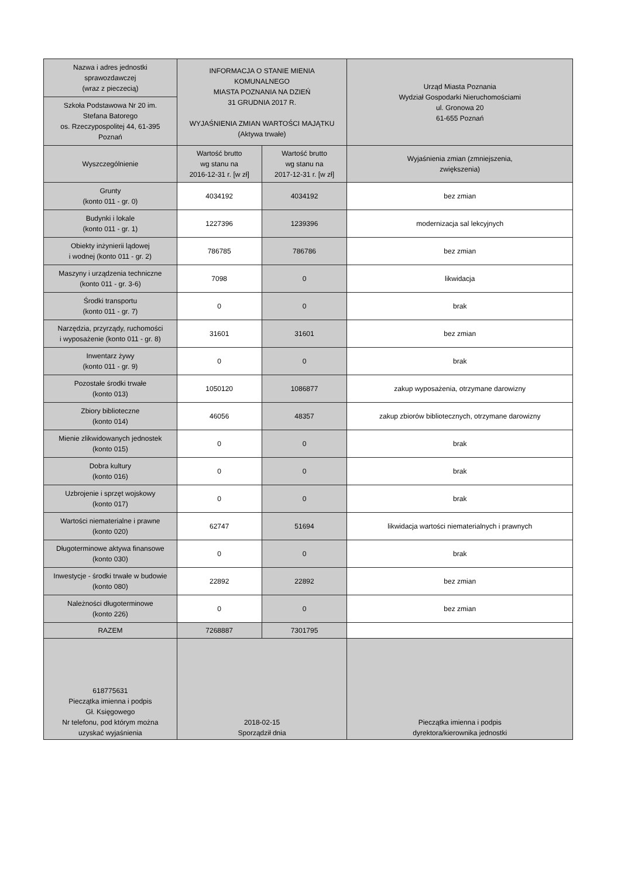| Nazwa i adres jednostki sprawozdawczej (wraz z pieczecią) | INFORMACJA O STANIE MIENIA KOMUNALNEGO MIASTA POZNANIA NA DZIEŃ 31 GRUDNIA 2017 R. WYJAŚNIENIA ZMIAN WARTOŚCI MAJĄTKU (Aktywa trwałe) | | Urząd Miasta Poznania Wydział Gospodarki Nieruchomościami ul. Gronowa 20 61-655 Poznań |
| Szkoła Podstawowa Nr 20 im. Stefana Batorego os. Rzeczypospolitej 44, 61-395 Poznań | | | |
| Wyszczególnienie | Wartość brutto wg stanu na 2016-12-31 r. [w zł] | Wartość brutto wg stanu na 2017-12-31 r. [w zł] | Wyjaśnienia zmian (zmniejszenia, zwiększenia) |
| Grunty (konto 011 - gr. 0) | 4034192 | 4034192 | bez zmian |
| Budynki i lokale (konto 011 - gr. 1) | 1227396 | 1239396 | modernizacja sal lekcyjnych |
| Obiekty inżynierii lądowej i wodnej (konto 011 - gr. 2) | 786785 | 786786 | bez zmian |
| Maszyny i urządzenia techniczne (konto 011 - gr. 3-6) | 7098 | 0 | likwidacja |
| Środki transportu (konto 011 - gr. 7) | 0 | 0 | brak |
| Narzędzia, przyrządy, ruchomości i wyposażenie (konto 011 - gr. 8) | 31601 | 31601 | bez zmian |
| Inwentarz żywy (konto 011 - gr. 9) | 0 | 0 | brak |
| Pozostałe środki trwałe (konto 013) | 1050120 | 1086877 | zakup wyposażenia, otrzymane darowizny |
| Zbiory biblioteczne (konto 014) | 46056 | 48357 | zakup zbiorów bibliotecznych, otrzymane darowizny |
| Mienie zlikwidowanych jednostek (konto 015) | 0 | 0 | brak |
| Dobra kultury (konto 016) | 0 | 0 | brak |
| Uzbrojenie i sprzęt wojskowy (konto 017) | 0 | 0 | brak |
| Wartości niematerialne i prawne (konto 020) | 62747 | 51694 | likwidacja wartości niematerialnych i prawnych |
| Długoterminowe aktywa finansowe (konto 030) | 0 | 0 | brak |
| Inwestycje - środki trwałe w budowie (konto 080) | 22892 | 22892 | bez zmian |
| Należności długoterminowe (konto 226) | 0 | 0 | bez zmian |
| RAZEM | 7268887 | 7301795 | |
| 618775631 Pieczątka imienna i podpis Gł. Księgowego Nr telefonu, pod którym można uzyskać wyjaśnienia | 2018-02-15 Sporządził dnia | | Pieczątka imienna i podpis dyrektora/kierownika jednostki |